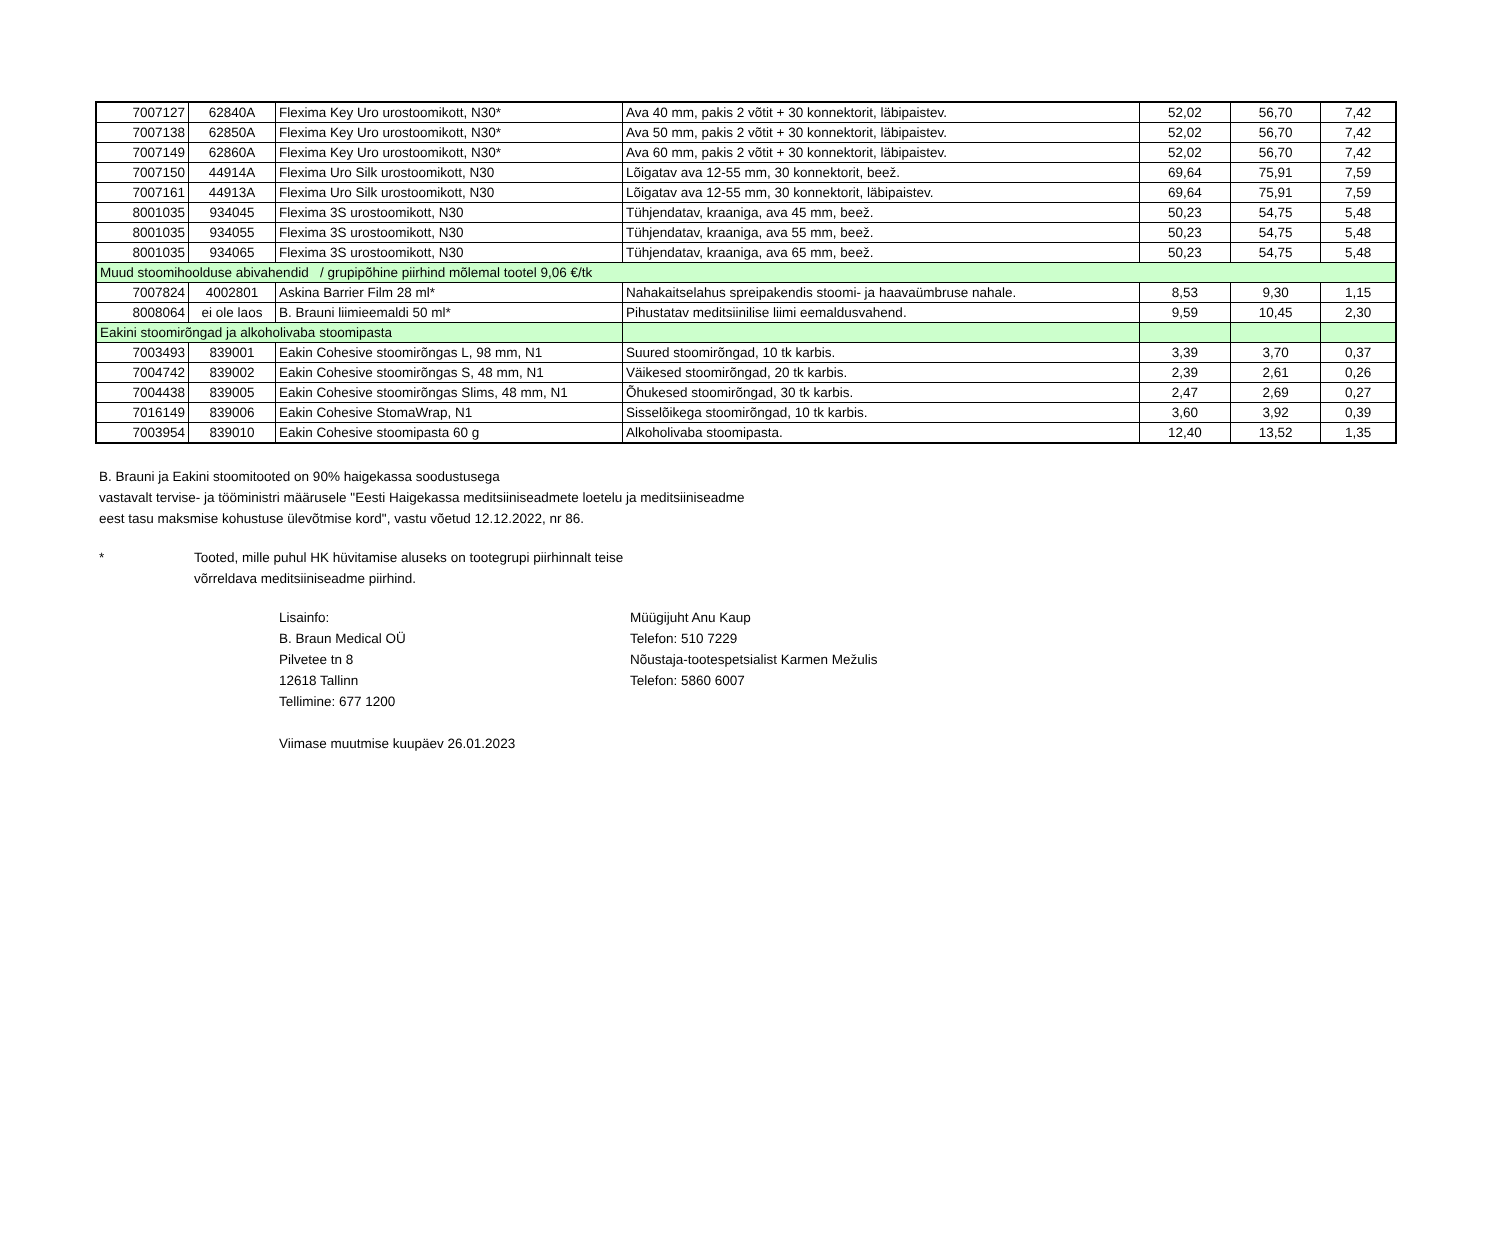| 7007127 | 62840A | Flexima Key Uro urostoomikott, N30* | Ava 40 mm, pakis 2 võtit + 30 konnektorit, läbipaistev. | 52,02 | 56,70 | 7,42 |
| 7007138 | 62850A | Flexima Key Uro urostoomikott, N30* | Ava 50 mm, pakis 2 võtit + 30 konnektorit, läbipaistev. | 52,02 | 56,70 | 7,42 |
| 7007149 | 62860A | Flexima Key Uro urostoomikott, N30* | Ava 60 mm, pakis 2 võtit + 30 konnektorit, läbipaistev. | 52,02 | 56,70 | 7,42 |
| 7007150 | 44914A | Flexima Uro Silk urostoomikott, N30 | Lõigatav ava 12-55 mm, 30 konnektorit, beež. | 69,64 | 75,91 | 7,59 |
| 7007161 | 44913A | Flexima Uro Silk urostoomikott, N30 | Lõigatav ava 12-55 mm, 30 konnektorit, läbipaistev. | 69,64 | 75,91 | 7,59 |
| 8001035 | 934045 | Flexima 3S urostoomikott, N30 | Tühjendatav, kraaniga, ava 45 mm, beež. | 50,23 | 54,75 | 5,48 |
| 8001035 | 934055 | Flexima 3S urostoomikott, N30 | Tühjendatav, kraaniga, ava 55 mm, beež. | 50,23 | 54,75 | 5,48 |
| 8001035 | 934065 | Flexima 3S urostoomikott, N30 | Tühjendatav, kraaniga, ava 65 mm, beež. | 50,23 | 54,75 | 5,48 |
| Muud stoomihoolduse abivahendid / grupipõhine piirhind mõlemal tootel 9,06 €/tk | | | | | | |
| 7007824 | 4002801 | Askina Barrier Film 28 ml* | Nahakaitselahus spreipakendis stoomi- ja haavaümbruse nahale. | 8,53 | 9,30 | 1,15 |
| 8008064 | ei ole laos | B. Brauni liimieemaldi 50 ml* | Pihustatav meditsiinilise liimi eemaldusvahend. | 9,59 | 10,45 | 2,30 |
| Eakini stoomirõngad ja alkoholivaba stoomipasta | | | | | | |
| 7003493 | 839001 | Eakin Cohesive stoomirõngas L, 98 mm, N1 | Suured stoomirõngad, 10 tk karbis. | 3,39 | 3,70 | 0,37 |
| 7004742 | 839002 | Eakin Cohesive stoomirõngas S, 48 mm, N1 | Väikesed stoomirõngad, 20 tk karbis. | 2,39 | 2,61 | 0,26 |
| 7004438 | 839005 | Eakin Cohesive stoomirõngas Slims, 48 mm, N1 | Õhukesed stoomirõngad, 30 tk karbis. | 2,47 | 2,69 | 0,27 |
| 7016149 | 839006 | Eakin Cohesive StomaWrap, N1 | Sisselõikega stoomirõngad, 10 tk karbis. | 3,60 | 3,92 | 0,39 |
| 7003954 | 839010 | Eakin Cohesive stoomipasta 60 g | Alkoholivaba stoomipasta. | 12,40 | 13,52 | 1,35 |
B. Brauni ja Eakini stoomitooted on 90% haigekassa soodustusega
vastavalt tervise- ja tööministri määrusele "Eesti Haigekassa meditsiiniseadmete loetelu ja meditsiiniseadme
eest tasu maksmise kohustuse ülevõtmise kord", vastu võetud 12.12.2022, nr 86.
* Tooted, mille puhul HK hüvitamise aluseks on tootegrupi piirhinnalt teise
võrreldava meditsiiniseadme piirhind.
Lisainfo:
B. Braun Medical OÜ
Pilvetee tn 8
12618 Tallinn
Tellimine: 677 1200
Viimase muutmise kuupäev 26.01.2023
Müügijuht Anu Kaup
Telefon: 510 7229
Nõustaja-tootespetsialist Karmen Mežulis
Telefon: 5860 6007